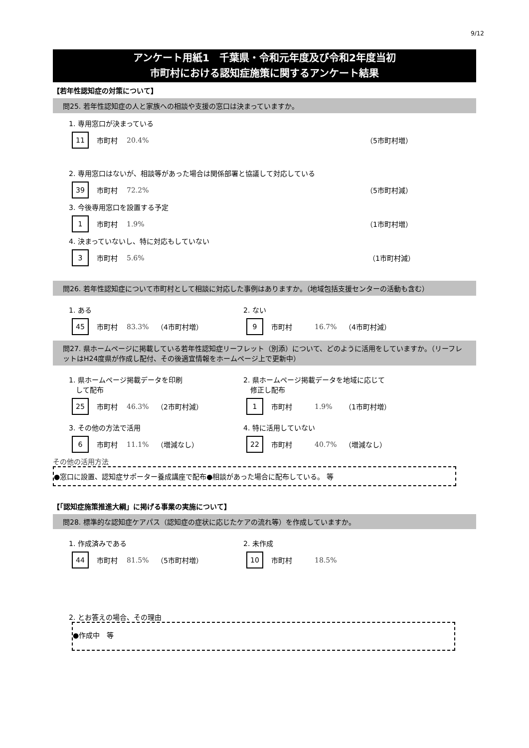9/12
アンケート用紙1　千葉県・令和元年度及び令和2年度当初
市町村における認知症施策に関するアンケート結果
【若年性認知症の対策について】
問25. 若年性認知症の人と家族への相談や支援の窓口は決まっていますか。
1. 専用窓口が決まっている
11 市町村 20.4% （5市町村増）
2. 専用窓口はないが、相談等があった場合は関係部署と協議して対応している
39 市町村 72.2% （5市町村減）
3. 今後専用窓口を設置する予定
1 市町村 1.9% （1市町村増）
4. 決まっていないし、特に対応もしていない
3 市町村 5.6% （1市町村減）
問26. 若年性認知症について市町村として相談に対応した事例はありますか。（地域包括支援センターの活動も含む）
1. ある
45 市町村 83.3% （4市町村増）
2. ない
9 市町村 16.7% （4市町村減）
問27. 県ホームページに掲載している若年性認知症リーフレット（別添）について、どのように活用をしていますか。（リーフレットはH24度県が作成し配付、その後適宜情報をホームページ上で更新中）
1. 県ホームページ掲載データを印刷
　して配布
25 市町村 46.3% （2市町村減）
2. 県ホームページ掲載データを地域に応じて
　修正し配布
1 市町村 1.9% （1市町村増）
3. その他の方法で活用
6 市町村 11.1% （増減なし）
4. 特に活用していない
22 市町村 40.7% （増減なし）
その他の活用方法
●窓口に設置、認知症サポーター養成講座で配布●相談があった場合に配布している。 等
【「認知症施策推進大綱」に掲げる事業の実施について】
問28. 標準的な認知症ケアパス（認知症の症状に応じたケアの流れ等）を作成していますか。
1. 作成済みである
44 市町村 81.5% （5市町村増）
2. 未作成
10 市町村 18.5%
2. とお答えの場合、その理由
●作成中　等